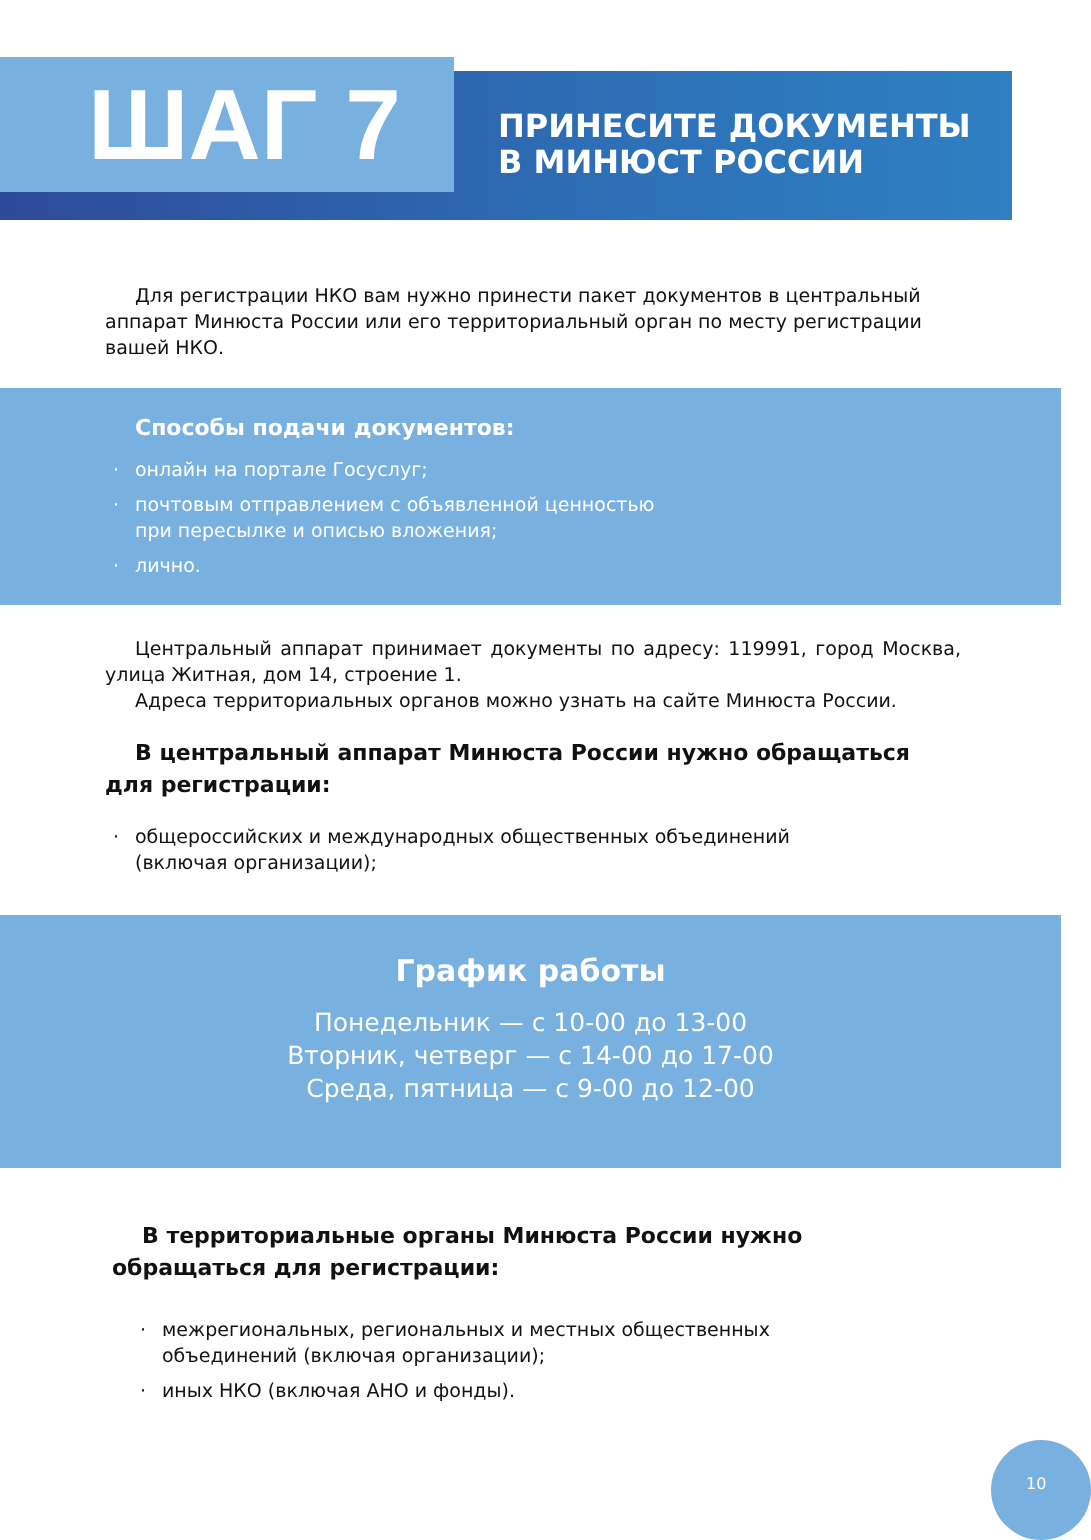ШАГ 7
ПРИНЕСИТЕ ДОКУМЕНТЫ
В МИНЮСТ РОССИИ
Для регистрации НКО вам нужно принести пакет документов в централь­ный аппарат Минюста России или его территориальный орган по месту регист­рации вашей НКО.
Способы подачи документов:
· онлайн на портале Госуслуг;
· почтовым отправлением с объявленной ценностью
при пересылке и описью вложения;
· лично.
Центральный аппарат принимает документы по адресу: 119991, город Москва, улица Житная, дом 14, строение 1.
Адреса территориальных органов можно узнать на сайте Минюста России.
В центральный аппарат Минюста России нужно обращаться для регистрации:
· общероссийских и международных общественных объединений
(включая организации);
График работы
Понедельник — с 10-00 до 13-00
Вторник, четверг — с 14-00 до 17-00
Среда, пятница — с 9-00 до 12-00
В территориальные органы Минюста России нужно обращаться для регистрации:
· межрегиональных, региональных и местных общественных
объединений (включая организации);
· иных НКО (включая АНО и фонды).
10